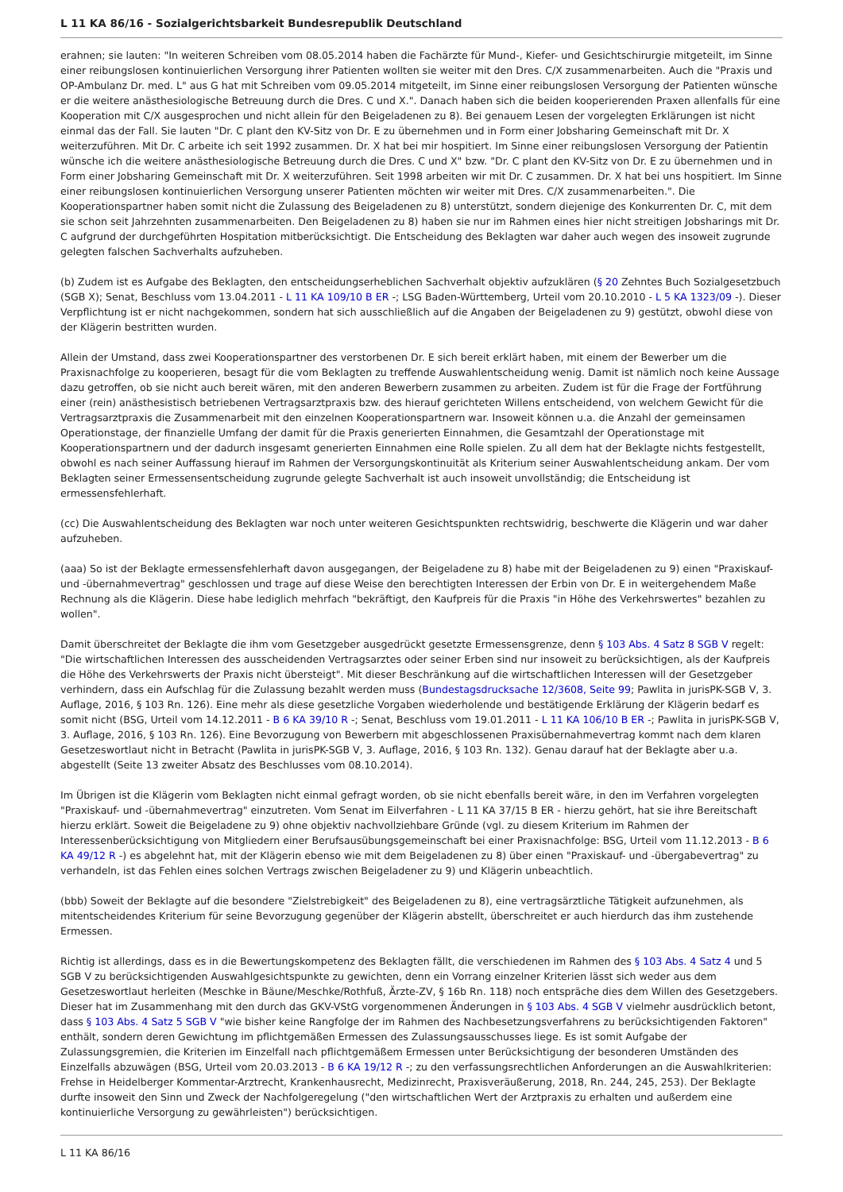L 11 KA 86/16 - Sozialgerichtsbarkeit Bundesrepublik Deutschland
erahnen; sie lauten: "In weiteren Schreiben vom 08.05.2014 haben die Fachärzte für Mund-, Kiefer- und Gesichtschirurgie mitgeteilt, im Sinne einer reibungslosen kontinuierlichen Versorgung ihrer Patienten wollten sie weiter mit den Dres. C/X zusammenarbeiten. Auch die "Praxis und OP-Ambulanz Dr. med. L" aus G hat mit Schreiben vom 09.05.2014 mitgeteilt, im Sinne einer reibungslosen Versorgung der Patienten wünsche er die weitere anästhesiologische Betreuung durch die Dres. C und X.". Danach haben sich die beiden kooperierenden Praxen allenfalls für eine Kooperation mit C/X ausgesprochen und nicht allein für den Beigeladenen zu 8). Bei genauem Lesen der vorgelegten Erklärungen ist nicht einmal das der Fall. Sie lauten "Dr. C plant den KV-Sitz von Dr. E zu übernehmen und in Form einer Jobsharing Gemeinschaft mit Dr. X weiterzuführen. Mit Dr. C arbeite ich seit 1992 zusammen. Dr. X hat bei mir hospitiert. Im Sinne einer reibungslosen Versorgung der Patientin wünsche ich die weitere anästhesiologische Betreuung durch die Dres. C und X" bzw. "Dr. C plant den KV-Sitz von Dr. E zu übernehmen und in Form einer Jobsharing Gemeinschaft mit Dr. X weiterzuführen. Seit 1998 arbeiten wir mit Dr. C zusammen. Dr. X hat bei uns hospitiert. Im Sinne einer reibungslosen kontinuierlichen Versorgung unserer Patienten möchten wir weiter mit Dres. C/X zusammenarbeiten.". Die Kooperationspartner haben somit nicht die Zulassung des Beigeladenen zu 8) unterstützt, sondern diejenige des Konkurrenten Dr. C, mit dem sie schon seit Jahrzehnten zusammenarbeiten. Den Beigeladenen zu 8) haben sie nur im Rahmen eines hier nicht streitigen Jobsharings mit Dr. C aufgrund der durchgeführten Hospitation mitberücksichtigt. Die Entscheidung des Beklagten war daher auch wegen des insoweit zugrunde gelegten falschen Sachverhalts aufzuheben.
(b) Zudem ist es Aufgabe des Beklagten, den entscheidungserheblichen Sachverhalt objektiv aufzuklären (§ 20 Zehntes Buch Sozialgesetzbuch (SGB X); Senat, Beschluss vom 13.04.2011 - L 11 KA 109/10 B ER -; LSG Baden-Württemberg, Urteil vom 20.10.2010 - L 5 KA 1323/09 -). Dieser Verpflichtung ist er nicht nachgekommen, sondern hat sich ausschließlich auf die Angaben der Beigeladenen zu 9) gestützt, obwohl diese von der Klägerin bestritten wurden.
Allein der Umstand, dass zwei Kooperationspartner des verstorbenen Dr. E sich bereit erklärt haben, mit einem der Bewerber um die Praxisnachfolge zu kooperieren, besagt für die vom Beklagten zu treffende Auswahlentscheidung wenig. Damit ist nämlich noch keine Aussage dazu getroffen, ob sie nicht auch bereit wären, mit den anderen Bewerbern zusammen zu arbeiten. Zudem ist für die Frage der Fortführung einer (rein) anästhesistisch betriebenen Vertragsarztpraxis bzw. des hierauf gerichteten Willens entscheidend, von welchem Gewicht für die Vertragsarztpraxis die Zusammenarbeit mit den einzelnen Kooperationspartnern war. Insoweit können u.a. die Anzahl der gemeinsamen Operationstage, der finanzielle Umfang der damit für die Praxis generierten Einnahmen, die Gesamtzahl der Operationstage mit Kooperationspartnern und der dadurch insgesamt generierten Einnahmen eine Rolle spielen. Zu all dem hat der Beklagte nichts festgestellt, obwohl es nach seiner Auffassung hierauf im Rahmen der Versorgungskontinuität als Kriterium seiner Auswahlentscheidung ankam. Der vom Beklagten seiner Ermessensentscheidung zugrunde gelegte Sachverhalt ist auch insoweit unvollständig; die Entscheidung ist ermessensfehlerhaft.
(cc) Die Auswahlentscheidung des Beklagten war noch unter weiteren Gesichtspunkten rechtswidrig, beschwerte die Klägerin und war daher aufzuheben.
(aaa) So ist der Beklagte ermessensfehlerhaft davon ausgegangen, der Beigeladene zu 8) habe mit der Beigeladenen zu 9) einen "Praxiskauf- und -übernahmevertrag" geschlossen und trage auf diese Weise den berechtigten Interessen der Erbin von Dr. E in weitergehendem Maße Rechnung als die Klägerin. Diese habe lediglich mehrfach "bekräftigt, den Kaufpreis für die Praxis "in Höhe des Verkehrswertes" bezahlen zu wollen".
Damit überschreitet der Beklagte die ihm vom Gesetzgeber ausgedrückt gesetzte Ermessensgrenze, denn § 103 Abs. 4 Satz 8 SGB V regelt: "Die wirtschaftlichen Interessen des ausscheidenden Vertragsarztes oder seiner Erben sind nur insoweit zu berücksichtigen, als der Kaufpreis die Höhe des Verkehrswerts der Praxis nicht übersteigt". Mit dieser Beschränkung auf die wirtschaftlichen Interessen will der Gesetzgeber verhindern, dass ein Aufschlag für die Zulassung bezahlt werden muss (Bundestagsdrucksache 12/3608, Seite 99; Pawlita in jurisPK-SGB V, 3. Auflage, 2016, § 103 Rn. 126). Eine mehr als diese gesetzliche Vorgaben wiederholende und bestätigende Erklärung der Klägerin bedarf es somit nicht (BSG, Urteil vom 14.12.2011 - B 6 KA 39/10 R -; Senat, Beschluss vom 19.01.2011 - L 11 KA 106/10 B ER -; Pawlita in jurisPK-SGB V, 3. Auflage, 2016, § 103 Rn. 126). Eine Bevorzugung von Bewerbern mit abgeschlossenen Praxisübernahmevertrag kommt nach dem klaren Gesetzeswortlaut nicht in Betracht (Pawlita in jurisPK-SGB V, 3. Auflage, 2016, § 103 Rn. 132). Genau darauf hat der Beklagte aber u.a. abgestellt (Seite 13 zweiter Absatz des Beschlusses vom 08.10.2014).
Im Übrigen ist die Klägerin vom Beklagten nicht einmal gefragt worden, ob sie nicht ebenfalls bereit wäre, in den im Verfahren vorgelegten "Praxiskauf- und -übernahmevertrag" einzutreten. Vom Senat im Eilverfahren - L 11 KA 37/15 B ER - hierzu gehört, hat sie ihre Bereitschaft hierzu erklärt. Soweit die Beigeladene zu 9) ohne objektiv nachvollziehbare Gründe (vgl. zu diesem Kriterium im Rahmen der Interessenberücksichtigung von Mitgliedern einer Berufsausübungsgemeinschaft bei einer Praxisnachfolge: BSG, Urteil vom 11.12.2013 - B 6 KA 49/12 R -) es abgelehnt hat, mit der Klägerin ebenso wie mit dem Beigeladenen zu 8) über einen "Praxiskauf- und -übergabevertrag" zu verhandeln, ist das Fehlen eines solchen Vertrags zwischen Beigeladener zu 9) und Klägerin unbeachtlich.
(bbb) Soweit der Beklagte auf die besondere "Zielstrebigkeit" des Beigeladenen zu 8), eine vertragsärztliche Tätigkeit aufzunehmen, als mitentscheidendes Kriterium für seine Bevorzugung gegenüber der Klägerin abstellt, überschreitet er auch hierdurch das ihm zustehende Ermessen.
Richtig ist allerdings, dass es in die Bewertungskompetenz des Beklagten fällt, die verschiedenen im Rahmen des § 103 Abs. 4 Satz 4 und 5 SGB V zu berücksichtigenden Auswahlgesichtspunkte zu gewichten, denn ein Vorrang einzelner Kriterien lässt sich weder aus dem Gesetzeswortlaut herleiten (Meschke in Bäune/Meschke/Rothfuß, Ärzte-ZV, § 16b Rn. 118) noch entspräche dies dem Willen des Gesetzgebers. Dieser hat im Zusammenhang mit den durch das GKV-VStG vorgenommenen Änderungen in § 103 Abs. 4 SGB V vielmehr ausdrücklich betont, dass § 103 Abs. 4 Satz 5 SGB V "wie bisher keine Rangfolge der im Rahmen des Nachbesetzungsverfahrens zu berücksichtigenden Faktoren" enthält, sondern deren Gewichtung im pflichtgemäßen Ermessen des Zulassungsausschusses liege. Es ist somit Aufgabe der Zulassungsgremien, die Kriterien im Einzelfall nach pflichtgemäßem Ermessen unter Berücksichtigung der besonderen Umständen des Einzelfalls abzuwägen (BSG, Urteil vom 20.03.2013 - B 6 KA 19/12 R -; zu den verfassungsrechtlichen Anforderungen an die Auswahlkriterien: Frehse in Heidelberger Kommentar-Arztrecht, Krankenhausrecht, Medizinrecht, Praxisveräußerung, 2018, Rn. 244, 245, 253). Der Beklagte durfte insoweit den Sinn und Zweck der Nachfolgeregelung ("den wirtschaftlichen Wert der Arztpraxis zu erhalten und außerdem eine kontinuierliche Versorgung zu gewährleisten") berücksichtigen.
L 11 KA 86/16